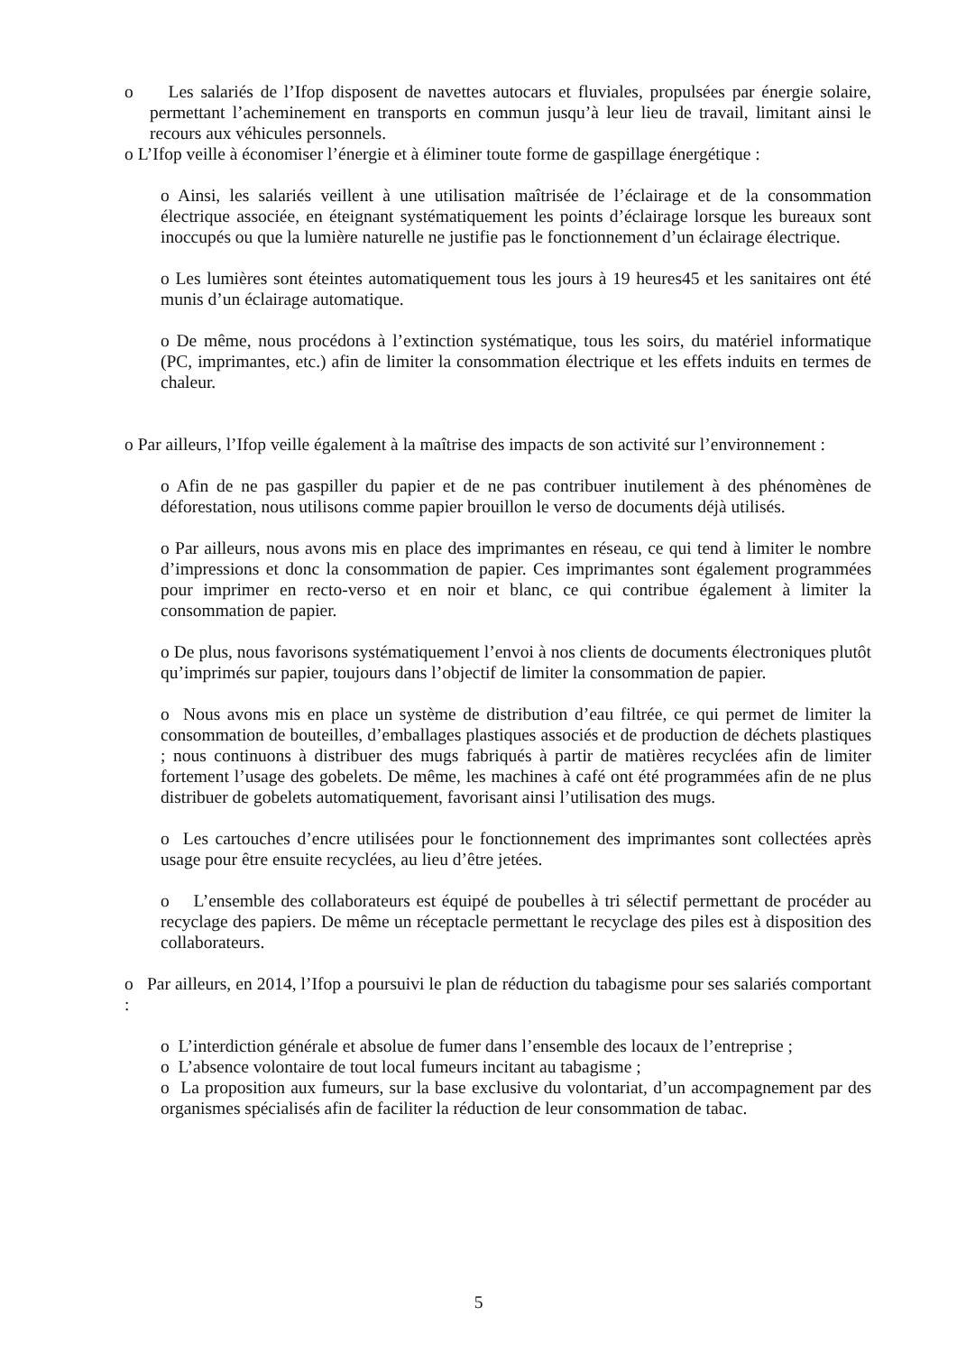o Les salariés de l’Ifop disposent de navettes autocars et fluviales, propulsées par énergie solaire, permettant l’acheminement en transports en commun jusqu’à leur lieu de travail, limitant ainsi le recours aux véhicules personnels.
o L’Ifop veille à économiser l’énergie et à éliminer toute forme de gaspillage énergétique :
o Ainsi, les salariés veillent à une utilisation maîtrisée de l’éclairage et de la consommation électrique associée, en éteignant systématiquement les points d’éclairage lorsque les bureaux sont inoccupés ou que la lumière naturelle ne justifie pas le fonctionnement d’un éclairage électrique.
o Les lumières sont éteintes automatiquement tous les jours à 19 heures45 et les sanitaires ont été munis d’un éclairage automatique.
o De même, nous procédons à l’extinction systématique, tous les soirs, du matériel informatique (PC, imprimantes, etc.) afin de limiter la consommation électrique et les effets induits en termes de chaleur.
o Par ailleurs, l’Ifop veille également à la maîtrise des impacts de son activité sur l’environnement :
o Afin de ne pas gaspiller du papier et de ne pas contribuer inutilement à des phénomènes de déforestation, nous utilisons comme papier brouillon le verso de documents déjà utilisés.
o Par ailleurs, nous avons mis en place des imprimantes en réseau, ce qui tend à limiter le nombre d’impressions et donc la consommation de papier. Ces imprimantes sont également programmées pour imprimer en recto-verso et en noir et blanc, ce qui contribue également à limiter la consommation de papier.
o De plus, nous favorisons systématiquement l’envoi à nos clients de documents électroniques plutôt qu’imprimés sur papier, toujours dans l’objectif de limiter la consommation de papier.
o Nous avons mis en place un système de distribution d’eau filtrée, ce qui permet de limiter la consommation de bouteilles, d’emballages plastiques associés et de production de déchets plastiques ; nous continuons à distribuer des mugs fabriqués à partir de matières recyclées afin de limiter fortement l’usage des gobelets. De même, les machines à café ont été programmées afin de ne plus distribuer de gobelets automatiquement, favorisant ainsi l’utilisation des mugs.
o Les cartouches d’encre utilisées pour le fonctionnement des imprimantes sont collectées après usage pour être ensuite recyclées, au lieu d’être jetées.
o L’ensemble des collaborateurs est équipé de poubelles à tri sélectif permettant de procéder au recyclage des papiers. De même un réceptacle permettant le recyclage des piles est à disposition des collaborateurs.
o Par ailleurs, en 2014, l’Ifop a poursuivi le plan de réduction du tabagisme pour ses salariés comportant :
o L’interdiction générale et absolue de fumer dans l’ensemble des locaux de l’entreprise ;
o L’absence volontaire de tout local fumeurs incitant au tabagisme ;
o La proposition aux fumeurs, sur la base exclusive du volontariat, d’un accompagnement par des organismes spécialisés afin de faciliter la réduction de leur consommation de tabac.
5